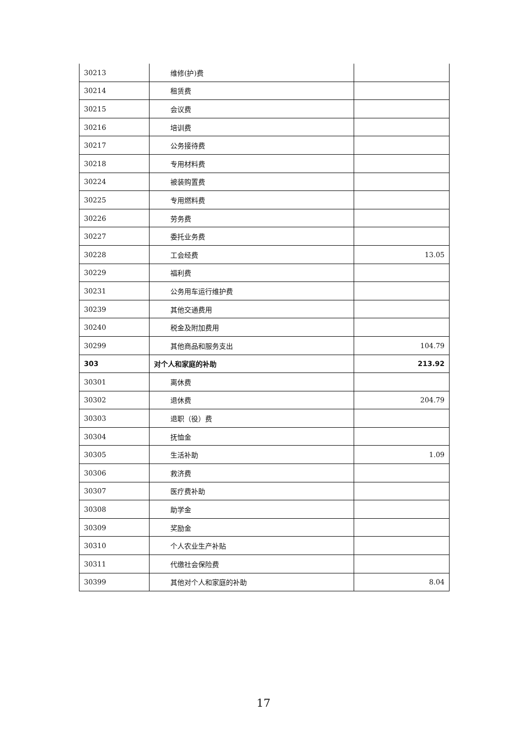| 30213 | 维修(护)费 | |
| 30214 | 租赁费 | |
| 30215 | 会议费 | |
| 30216 | 培训费 | |
| 30217 | 公务接待费 | |
| 30218 | 专用材料费 | |
| 30224 | 被装购置费 | |
| 30225 | 专用燃料费 | |
| 30226 | 劳务费 | |
| 30227 | 委托业务费 | |
| 30228 | 工会经费 | 13.05 |
| 30229 | 福利费 | |
| 30231 | 公务用车运行维护费 | |
| 30239 | 其他交通费用 | |
| 30240 | 税金及附加费用 | |
| 30299 | 其他商品和服务支出 | 104.79 |
| 303 | 对个人和家庭的补助 | 213.92 |
| 30301 | 离休费 | |
| 30302 | 退休费 | 204.79 |
| 30303 | 退职（役）费 | |
| 30304 | 抚恤金 | |
| 30305 | 生活补助 | 1.09 |
| 30306 | 救济费 | |
| 30307 | 医疗费补助 | |
| 30308 | 助学金 | |
| 30309 | 奖励金 | |
| 30310 | 个人农业生产补贴 | |
| 30311 | 代缴社会保险费 | |
| 30399 | 其他对个人和家庭的补助 | 8.04 |
17